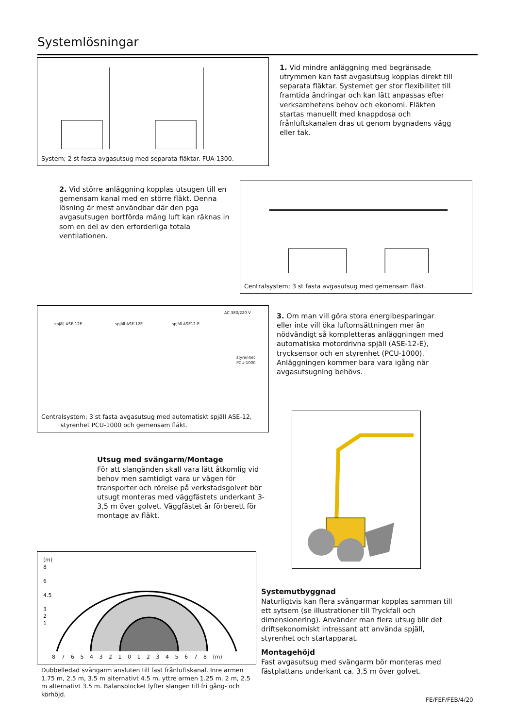Systemlösningar
System; 2 st fasta avgasutsug med separata fläktar. FUA-1300.
1. Vid mindre anläggning med begränsade utrymmen kan fast avgasutsug kopplas direkt till separata fläktar. Systemet ger stor flexibilitet till framtida ändringar och kan lätt anpassas efter verksamhetens behov och ekonomi. Fläkten startas manuellt med knappdosa och frånluftskanalen dras ut genom bygnadens vägg eller tak.
2. Vid större anläggning kopplas utsugen till en gemensam kanal med en större fläkt. Denna lösning är mest användbar där den pga avgasutsugen bortförda mäng luft kan räknas in som en del av den erforderliga totala ventilationen.
Centralsystem; 3 st fasta avgasutsug med gemensam fläkt.
AC 380/220 V
spjäll ASE-12E spjäll ASE-12E spjäll ASE12-E
styrenhet
PCU-1000
Centralsystem; 3 st fasta avgasutsug med automatiskt spjäll ASE-12,
styrenhet PCU-1000 och gemensam fläkt.
3. Om man vill göra stora energibesparingar eller inte vill öka luftomsättningen mer än nödvändigt så kompletteras anläggningen med automatiska motordrivna spjäll (ASE-12-E), trycksensor och en styrenhet (PCU-1000). Anläggningen kommer bara vara igång när avgasutsugning behövs.
Utsug med svängarm/Montage
För att slangänden skall vara lätt åtkomlig vid behov men samtidigt vara ur vägen för transporter och rörelse på verkstadsgolvet bör utsugt monteras med väggfästets underkant 3-3,5 m över golvet. Väggfästet är förberett för montage av fläkt.
(m)
8
6
4.5
3
2
1
8 7 6 5 4 3 2 1 0 1 2 3 4 5 6 7 8 (m)
Dubbelledad svängarm ansluten till fast frånluftskanal. Inre armen 1.75 m, 2.5 m, 3.5 m alternativt 4.5 m, yttre armen 1.25 m, 2 m, 2.5 m alternativt 3.5 m. Balansblocket lyfter slangen till fri gång- och körhöjd.
Systemutbyggnad
Naturligtvis kan flera svängarmar kopplas samman till ett sytsem (se illustrationer till Tryckfall och dimensionering). Använder man flera utsug blir det driftsekonomiskt intressant att använda spjäll, styrenhet och startapparat.
Montagehöjd
Fast avgasutsug med svängarm bör monteras med fästplattans underkant ca. 3,5 m över golvet.
FE/FEF/FEB/4/20